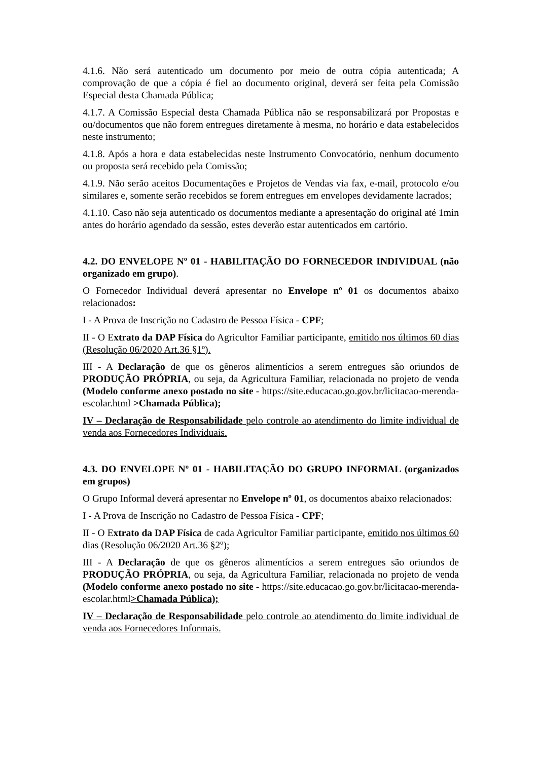4.1.6. Não será autenticado um documento por meio de outra cópia autenticada; A comprovação de que a cópia é fiel ao documento original, deverá ser feita pela Comissão Especial desta Chamada Pública;
4.1.7. A Comissão Especial desta Chamada Pública não se responsabilizará por Propostas e ou/documentos que não forem entregues diretamente à mesma, no horário e data estabelecidos neste instrumento;
4.1.8. Após a hora e data estabelecidas neste Instrumento Convocatório, nenhum documento ou proposta será recebido pela Comissão;
4.1.9. Não serão aceitos Documentações e Projetos de Vendas via fax, e-mail, protocolo e/ou similares e, somente serão recebidos se forem entregues em envelopes devidamente lacrados;
4.1.10. Caso não seja autenticado os documentos mediante a apresentação do original até 1min antes do horário agendado da sessão, estes deverão estar autenticados em cartório.
4.2. DO ENVELOPE Nº 01 - HABILITAÇÃO DO FORNECEDOR INDIVIDUAL (não organizado em grupo).
O Fornecedor Individual deverá apresentar no Envelope nº 01 os documentos abaixo relacionados:
I - A Prova de Inscrição no Cadastro de Pessoa Física - CPF;
II - O Extrato da DAP Física do Agricultor Familiar participante, emitido nos últimos 60 dias (Resolução 06/2020 Art.36 §1º).
III - A Declaração de que os gêneros alimentícios a serem entregues são oriundos de PRODUÇÃO PRÓPRIA, ou seja, da Agricultura Familiar, relacionada no projeto de venda (Modelo conforme anexo postado no site - https://site.educacao.go.gov.br/licitacao-merenda-escolar.html >Chamada Pública);
IV – Declaração de Responsabilidade pelo controle ao atendimento do limite individual de venda aos Fornecedores Individuais.
4.3. DO ENVELOPE Nº 01 - HABILITAÇÃO DO GRUPO INFORMAL (organizados em grupos)
O Grupo Informal deverá apresentar no Envelope nº 01, os documentos abaixo relacionados:
I - A Prova de Inscrição no Cadastro de Pessoa Física - CPF;
II - O Extrato da DAP Física de cada Agricultor Familiar participante, emitido nos últimos 60 dias (Resolução 06/2020 Art.36 §2º);
III - A Declaração de que os gêneros alimentícios a serem entregues são oriundos de PRODUÇÃO PRÓPRIA, ou seja, da Agricultura Familiar, relacionada no projeto de venda (Modelo conforme anexo postado no site - https://site.educacao.go.gov.br/licitacao-merenda-escolar.html>Chamada Pública);
IV – Declaração de Responsabilidade pelo controle ao atendimento do limite individual de venda aos Fornecedores Informais.